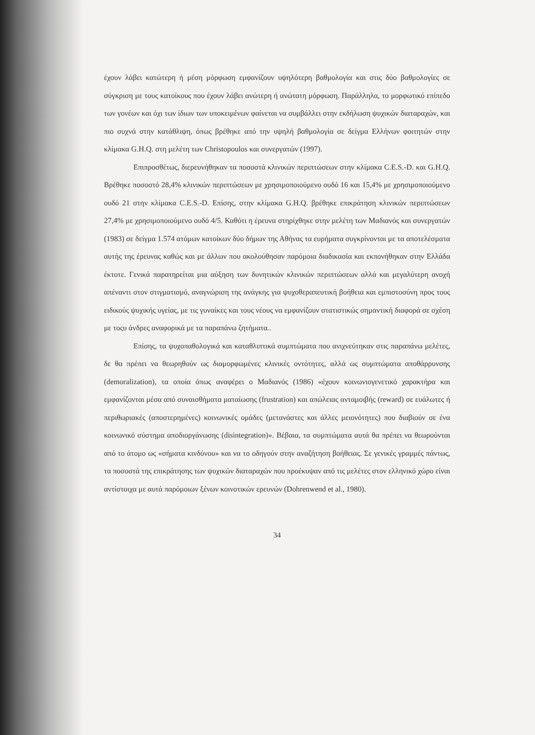έχουν λάβει κατώτερη ή μέση μόρφωση εμφανίζουν υψηλότερη βαθμολογία και στις δύο βαθμολογίες σε σύγκριση με τους κατοίκους που έχουν λάβει ανώτερη ή ανώτατη μόρφωση. Παράλληλα, το μορφωτικό επίπεδο των γονέων και όχι των ίδιων των υποκειμένων φαίνεται να συμβάλλει στην εκδήλωση ψυχικών διαταραχών, και πιο συχνά στην κατάθλιψη, όπως βρέθηκε από την υψηλή βαθμολογία σε δείγμα Ελλήνων φοιτητών στην κλίμακα G.H.Q. στη μελέτη των Christopoulos και συνεργατών (1997).
Επιπροσθέτως, διερευνήθηκαν τα ποσοστά κλινικών περιπτώσεων στην κλίμακα C.E.S.-D. και G.H.Q. Βρέθηκε ποσοστό 28,4% κλινικών περιπτώσεων με χρησιμοποιούμενο ουδό 16 και 15,4% με χρησιμοποιούμενο ουδό 21 στην κλίμακα C.E.S.-D. Επίσης, στην κλίμακα G.H.Q. βρέθηκε επικράτηση κλινικών περιπτώσεων 27,4% με χρησιμοποιούμενο ουδό 4/5. Καθότι η έρευνα στηρίχθηκε στην μελέτη των Μαδιανός και συνεργατών (1983) σε δείγμα 1.574 ατόμων κατοίκων δύο δήμων της Αθήνας τα ευρήματα συγκρίνονται με τα αποτελέσματα αυτής της έρευνας καθώς και με άλλων που ακολούθησαν παρόμοια διαδικασία και εκπονήθηκαν στην Ελλάδα έκτοτε. Γενικά παρατηρείται μια αύξηση των δυνητικών κλινικών περιπτώσεων αλλά και μεγαλύτερη ανοχή απέναντι στον στιγματισμό, αναγνώριση της ανάγκης για ψυχοθεραπευτική βοήθεια και εμπιστοσύνη προς τους ειδικούς ψυχικής υγείας, με τις γυναίκες και τους νέους να εμφανίζουν στατιστικώς σημαντική διαφορά σε σχέση με τοςυ άνδρες αναφορικά με τα παραπάνω ζητήματα..
Επίσης, τα ψυχοπαθολογικά και καταθλιπτικά συμπτώματα που ανιχνεύτηκαν στις παραπάνω μελέτες, δε θα πρέπει να θεωρηθούν ως διαμορφωμένες κλινικές οντότητες, αλλά ως συμπτώματα αποθάρρυνσης (demoralization), τα οποία όπως αναφέρει ο Μαδιανός (1986) «έχουν κοινωνιογενετικό χαρακτήρα και εμφανίζονται μέσα από συναισθήματα ματαίωσης (frustration) και απώλειας ανταμοιβής (reward) σε ευάλωτες ή περιθωριακές (αποστερημένες) κοινωνικές ομάδες (μετανάστες και άλλες μειονότητες) που διαβιούν σε ένα κοινωνικό σύστημα αποδιοργάνωσης (disintegration)». Βέβαια, τα συμπτώματα αυτά θα πρέπει να θεωρούνται από το άτομο ως «σήματα κινδύνου» και να το οδηγούν στην αναζήτηση βοήθειας. Σε γενικές γραμμές πάντως, τα ποσοστά της επικράτησης των ψυχικών διαταραχών που προέκυψαν από τις μελέτες στον ελληνικό χώρο είναι αντίστοιχα με αυτά παρόμοιων ξένων κοινοτικών ερευνών (Dohrenwend et al., 1980).
34